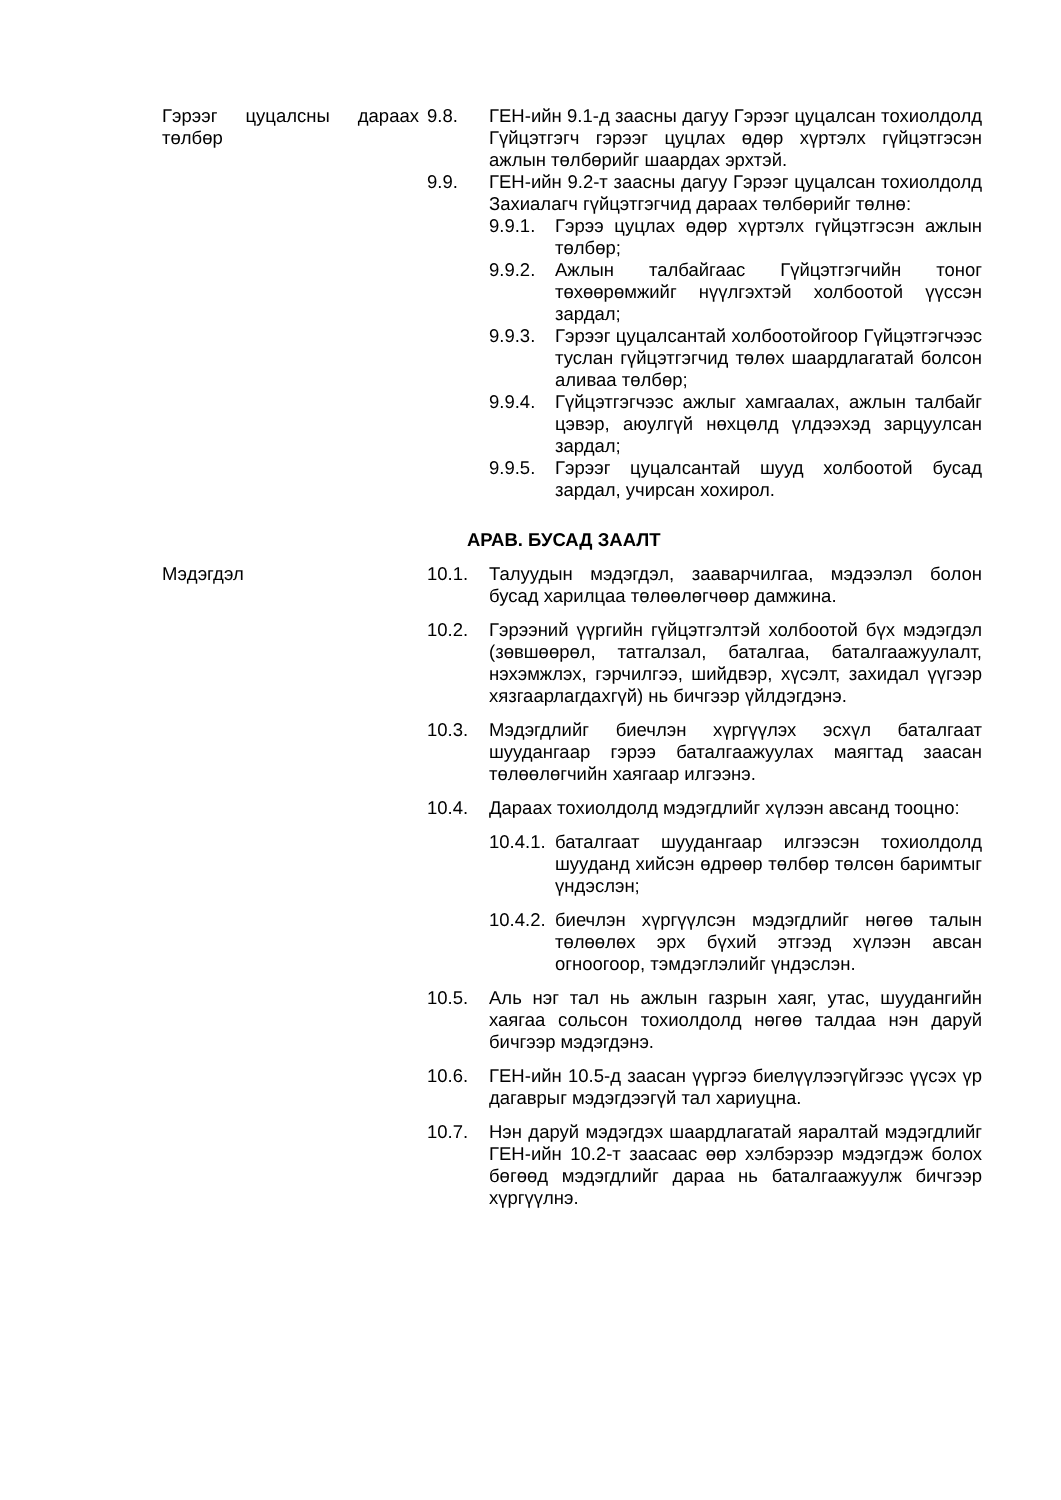Гэрээг цуцалсны дараах төлбөр
9.8. ГЕН-ийн 9.1-д заасны дагуу Гэрээг цуцалсан тохиолдолд Гүйцэтгэгч гэрээг цуцлах өдөр хүртэлх гүйцэтгэсэн ажлын төлбөрийг шаардах эрхтэй.
9.9. ГЕН-ийн 9.2-т заасны дагуу Гэрээг цуцалсан тохиолдолд Захиалагч гүйцэтгэгчид дараах төлбөрийг төлнө:
9.9.1.
Гэрээ цуцлах өдөр хүртэлх гүйцэтгэсэн ажлын төлбөр;
9.9.2.
Ажлын талбайгаас Гүйцэтгэгчийн тоног төхөөрөмжийг нүүлгэхтэй холбоотой үүссэн зардал;
9.9.3.
Гэрээг цуцалсантай холбоотойгоор Гүйцэтгэгчээс туслан гүйцэтгэгчид төлөх шаардлагатай болсон аливаа төлбөр;
9.9.4.
Гүйцэтгэгчээс ажлыг хамгаалах, ажлын талбайг цэвэр, аюулгүй нөхцөлд үлдээхэд зарцуулсан зардал;
9.9.5.
Гэрээг цуцалсантай шууд холбоотой бусад зардал, учирсан хохирол.
АРАВ. БУСАД ЗААЛТ
Мэдэгдэл 10.1. Талуудын мэдэгдэл, зааварчилгаа, мэдээлэл болон бусад харилцаа төлөөлөгчөөр дамжина.
10.2. Гэрээний үүргийн гүйцэтгэлтэй холбоотой бүх мэдэгдэл (зөвшөөрөл, татгалзал, баталгаа, баталгаажуулалт, нэхэмжлэх, гэрчилгээ, шийдвэр, хүсэлт, захидал үүгээр хязгаарлагдахгүй) нь бичгээр үйлдэгдэнэ.
10.3. Мэдэгдлийг биечлэн хүргүүлэх эсхүл баталгаат шуудангаар гэрээ баталгаажуулах маягтад заасан төлөөлөгчийн хаягаар илгээнэ.
10.4. Дараах тохиолдолд мэдэгдлийг хүлээн авсанд тооцно:
10.4.1.
баталгаат шуудангаар илгээсэн тохиолдолд шууданд хийсэн өдрөөр төлбөр төлсөн баримтыг үндэслэн;
10.4.2.
биечлэн хүргүүлсэн мэдэгдлийг нөгөө талын төлөөлөх эрх бүхий этгээд хүлээн авсан огноогоор, тэмдэглэлийг үндэслэн.
10.5. Аль нэг тал нь ажлын газрын хаяг, утас, шуудангийн хаягаа сольсон тохиолдолд нөгөө талдаа нэн даруй бичгээр мэдэгдэнэ.
10.6. ГЕН-ийн 10.5-д заасан үүргээ биелүүлээгүйгээс үүсэх үр дагаврыг мэдэгдээгүй тал хариуцна.
10.7. Нэн даруй мэдэгдэх шаардлагатай яаралтай мэдэгдлийг ГЕН-ийн 10.2-т заасаас өөр хэлбэрээр мэдэгдэж болох бөгөөд мэдэгдлийг дараа нь баталгаажуулж бичгээр хүргүүлнэ.